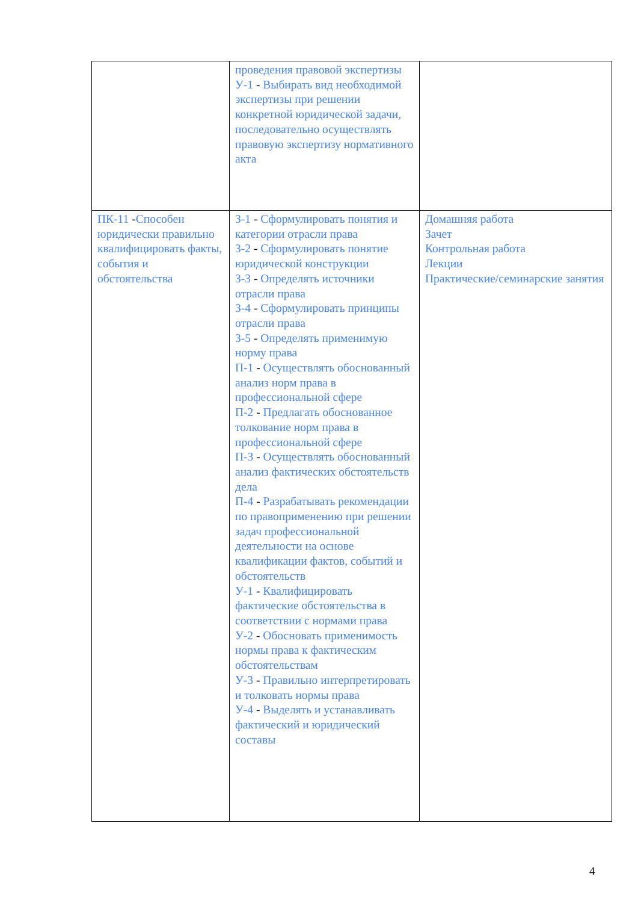| | проведения правовой экспертизы У-1 - Выбирать вид необходимой экспертизы при решении конкретной юридической задачи, последовательно осуществлять правовую экспертизу нормативного акта | |
| ПК-11 - Способен юридически правильно квалифицировать факты, события и обстоятельства | З-1 - Сформулировать понятия и категории отрасли права З-2 - Сформулировать понятие юридической конструкции З-3 - Определять источники отрасли права З-4 - Сформулировать принципы отрасли права З-5 - Определять применимую норму права П-1 - Осуществлять обоснованный анализ норм права в профессиональной сфере П-2 - Предлагать обоснованное толкование норм права в профессиональной сфере П-3 - Осуществлять обоснованный анализ фактических обстоятельств дела П-4 - Разрабатывать рекомендации по правоприменению при решении задач профессиональной деятельности на основе квалификации фактов, событий и обстоятельств У-1 - Квалифицировать фактические обстоятельства в соответствии с нормами права У-2 - Обосновать применимость нормы права к фактическим обстоятельствам У-3 - Правильно интерпретировать и толковать нормы права У-4 - Выделять и устанавливать фактический и юридический составы | Домашняя работа Зачет Контрольная работа Лекции Практические/семинарские занятия |
4